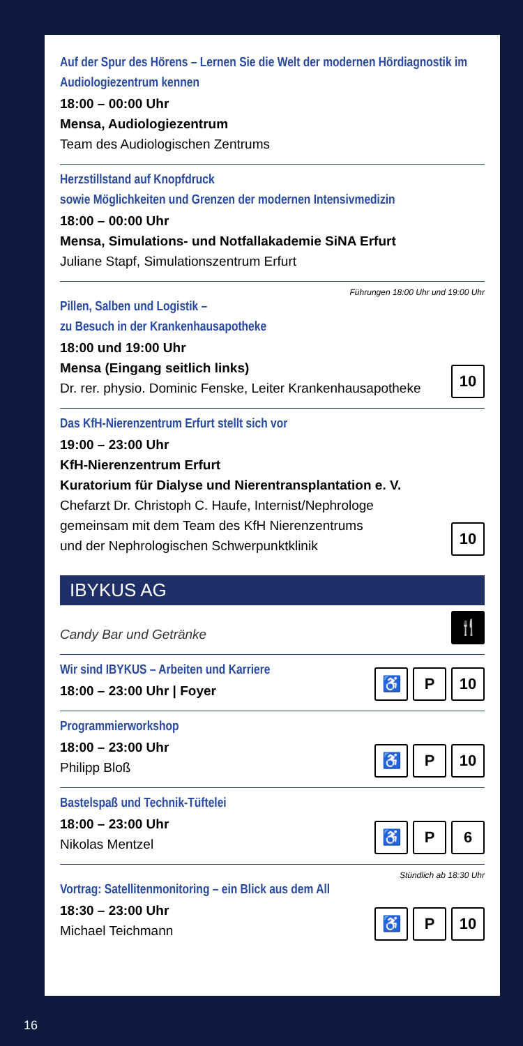Auf der Spur des Hörens – Lernen Sie die Welt der modernen Hördiagnostik im Audiologiezentrum kennen
18:00 – 00:00 Uhr
Mensa, Audiologiezentrum
Team des Audiologischen Zentrums
Herzstillstand auf Knopfdruck
sowie Möglichkeiten und Grenzen der modernen Intensivmedizin
18:00 – 00:00 Uhr
Mensa, Simulations- und Notfallakademie SiNA Erfurt
Juliane Stapf, Simulationszentrum Erfurt
Führungen 18:00 Uhr und 19:00 Uhr
Pillen, Salben und Logistik –
zu Besuch in der Krankenhausapotheke
18:00 und 19:00 Uhr
Mensa (Eingang seitlich links)
Dr. rer. physio. Dominic Fenske, Leiter Krankenhausapotheke
10
Das KfH-Nierenzentrum Erfurt stellt sich vor
19:00 – 23:00 Uhr
KfH-Nierenzentrum Erfurt
Kuratorium für Dialyse und Nierentransplantation e. V.
Chefarzt Dr. Christoph C. Haufe, Internist/Nephrologe
gemeinsam mit dem Team des KfH Nierenzentrums
und der Nephrologischen Schwerpunktklinik
10
IBYKUS AG
Candy Bar und Getränke
🍴
Wir sind IBYKUS – Arbeiten und Karriere
18:00 – 23:00 Uhr | Foyer
♿ P 10
Programmierworkshop
18:00 – 23:00 Uhr
Philipp Bloß
♿ P 10
Bastelspaß und Technik-Tüftelei
18:00 – 23:00 Uhr
Nikolas Mentzel
♿ P 6
Stündlich ab 18:30 Uhr
Vortrag: Satellitenmonitoring – ein Blick aus dem All
18:30 – 23:00 Uhr
Michael Teichmann
♿ P 10
16